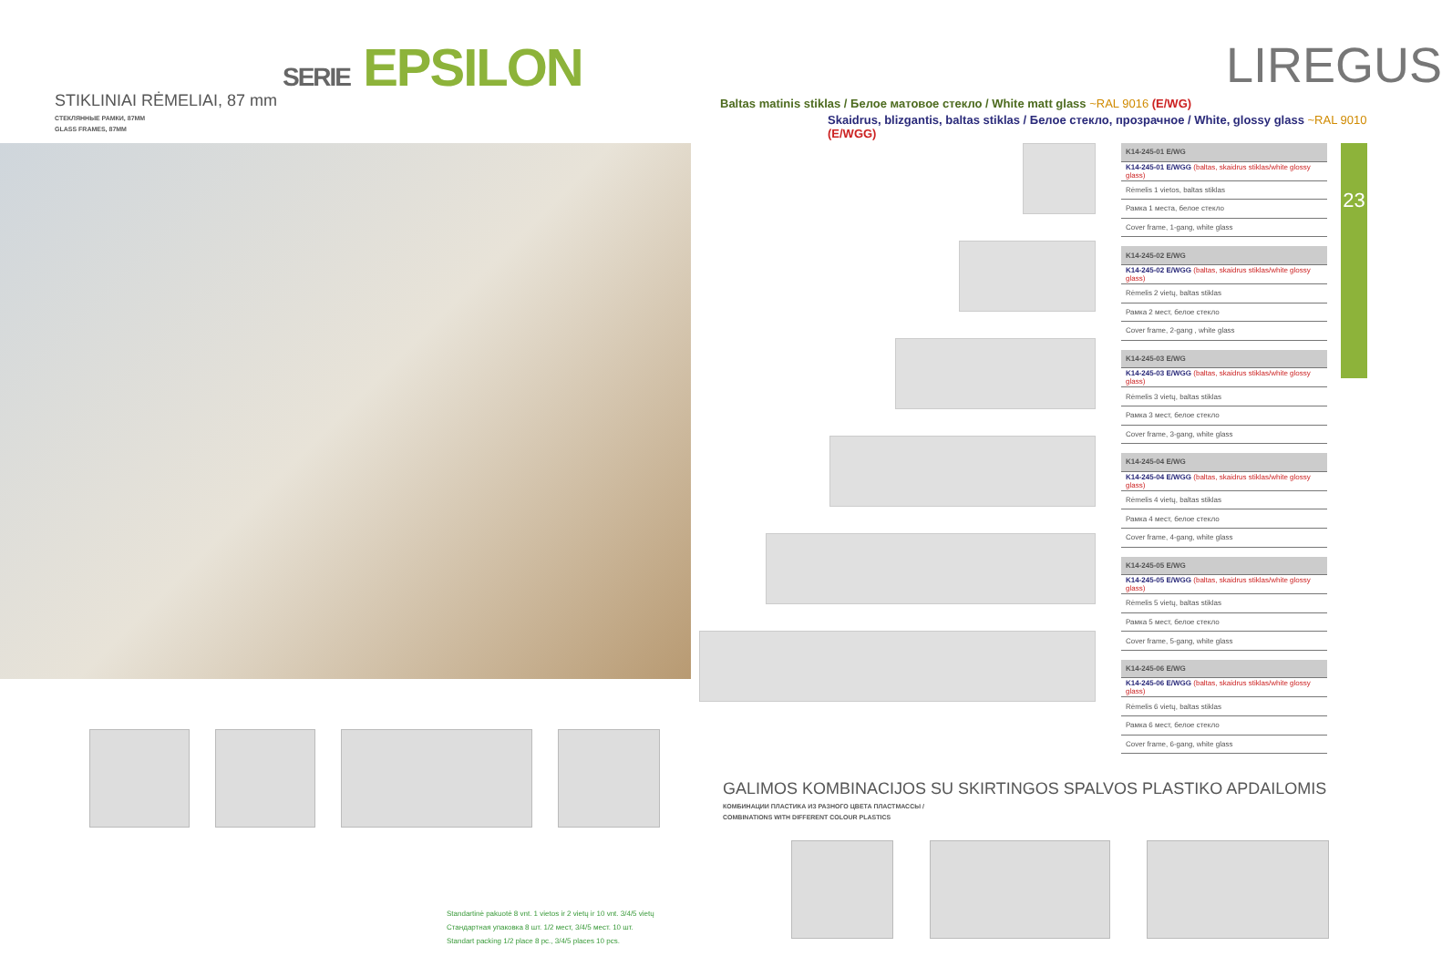SERIE EPSILON
STIKLINIAI RĖMELIAI, 87 mm
СТЕКЛЯННЫЕ РАМКИ, 87ММ
GLASS FRAMES, 87MM
Standartinė pakuotė 8 vnt. 1 vietos ir 2 vietų ir 10 vnt. 3/4/5 vietų
Стандартная упаковка 8 шт. 1/2 мест, 3/4/5 мест. 10 шт.
Standart packing 1/2 place 8 pc., 3/4/5 places 10 pcs.
LIREGUS
Baltas matinis stiklas / Белое матовое стекло / White matt glass ~RAL 9016 (E/WG)
Skaidrus, blizgantis, baltas stiklas / Белое стекло, прозрачное / White, glossy glass ~RAL 9010 (E/WGG)
| K14-245-01 E/WG |
| K14-245-01 E/WGG (baltas, skaidrus stiklas/white glossy glass) |
| Rėmelis 1 vietos, baltas stiklas |
| Рамка 1 места, белое стекло |
| Cover frame, 1-gang, white glass |
| K14-245-02 E/WG |
| K14-245-02 E/WGG (baltas, skaidrus stiklas/white glossy glass) |
| Rėmelis 2 vietų, baltas stiklas |
| Рамка 2 мест, белое стекло |
| Cover frame, 2-gang , white glass |
| K14-245-03 E/WG |
| K14-245-03 E/WGG (baltas, skaidrus stiklas/white glossy glass) |
| Rėmelis 3 vietų, baltas stiklas |
| Рамка 3 мест, белое стекло |
| Cover frame, 3-gang, white glass |
| K14-245-04 E/WG |
| K14-245-04 E/WGG (baltas, skaidrus stiklas/white glossy glass) |
| Rėmelis 4 vietų, baltas stiklas |
| Рамка 4 мест, белое стекло |
| Cover frame, 4-gang, white glass |
| K14-245-05 E/WG |
| K14-245-05 E/WGG (baltas, skaidrus stiklas/white glossy glass) |
| Rėmelis 5 vietų, baltas stiklas |
| Рамка 5 мест, белое стекло |
| Cover frame, 5-gang, white glass |
| K14-245-06 E/WG |
| K14-245-06 E/WGG (baltas, skaidrus stiklas/white glossy glass) |
| Rėmelis 6 vietų, baltas stiklas |
| Рамка 6 мест, белое стекло |
| Cover frame, 6-gang, white glass |
23
GALIMOS KOMBINACIJOS SU SKIRTINGOS SPALVOS PLASTIKO APDAILOMIS
КОМБИНАЦИИ ПЛАСТИКА ИЗ РАЗНОГО ЦВЕТА ПЛАСТМАССЫ /
COMBINATIONS WITH DIFFERENT COLOUR PLASTICS